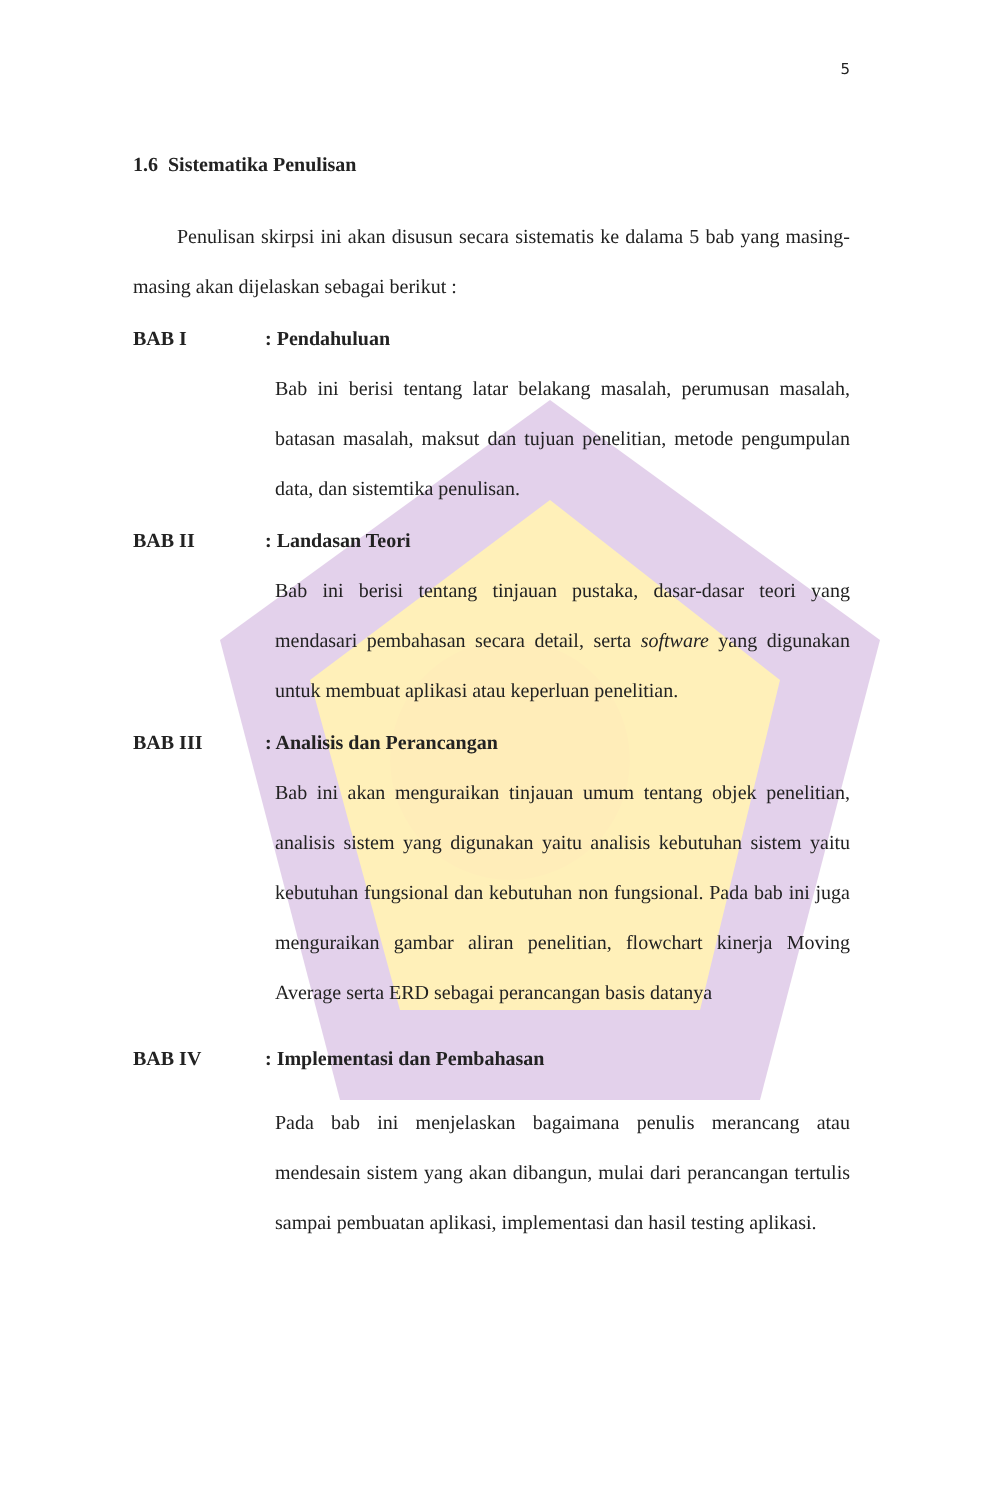5
1.6 Sistematika Penulisan
Penulisan skirpsi ini akan disusun secara sistematis ke dalama 5 bab yang masing-masing akan dijelaskan sebagai berikut :
BAB I : Pendahuluan
Bab ini berisi tentang latar belakang masalah, perumusan masalah, batasan masalah, maksut dan tujuan penelitian, metode pengumpulan data, dan sistemtika penulisan.
BAB II : Landasan Teori
Bab ini berisi tentang tinjauan pustaka, dasar-dasar teori yang mendasari pembahasan secara detail, serta software yang digunakan untuk membuat aplikasi atau keperluan penelitian.
BAB III : Analisis dan Perancangan
Bab ini akan menguraikan tinjauan umum tentang objek penelitian, analisis sistem yang digunakan yaitu analisis kebutuhan sistem yaitu kebutuhan fungsional dan kebutuhan non fungsional. Pada bab ini juga menguraikan gambar aliran penelitian, flowchart kinerja Moving Average serta ERD sebagai perancangan basis datanya
BAB IV : Implementasi dan Pembahasan
Pada bab ini menjelaskan bagaimana penulis merancang atau mendesain sistem yang akan dibangun, mulai dari perancangan tertulis sampai pembuatan aplikasi, implementasi dan hasil testing aplikasi.